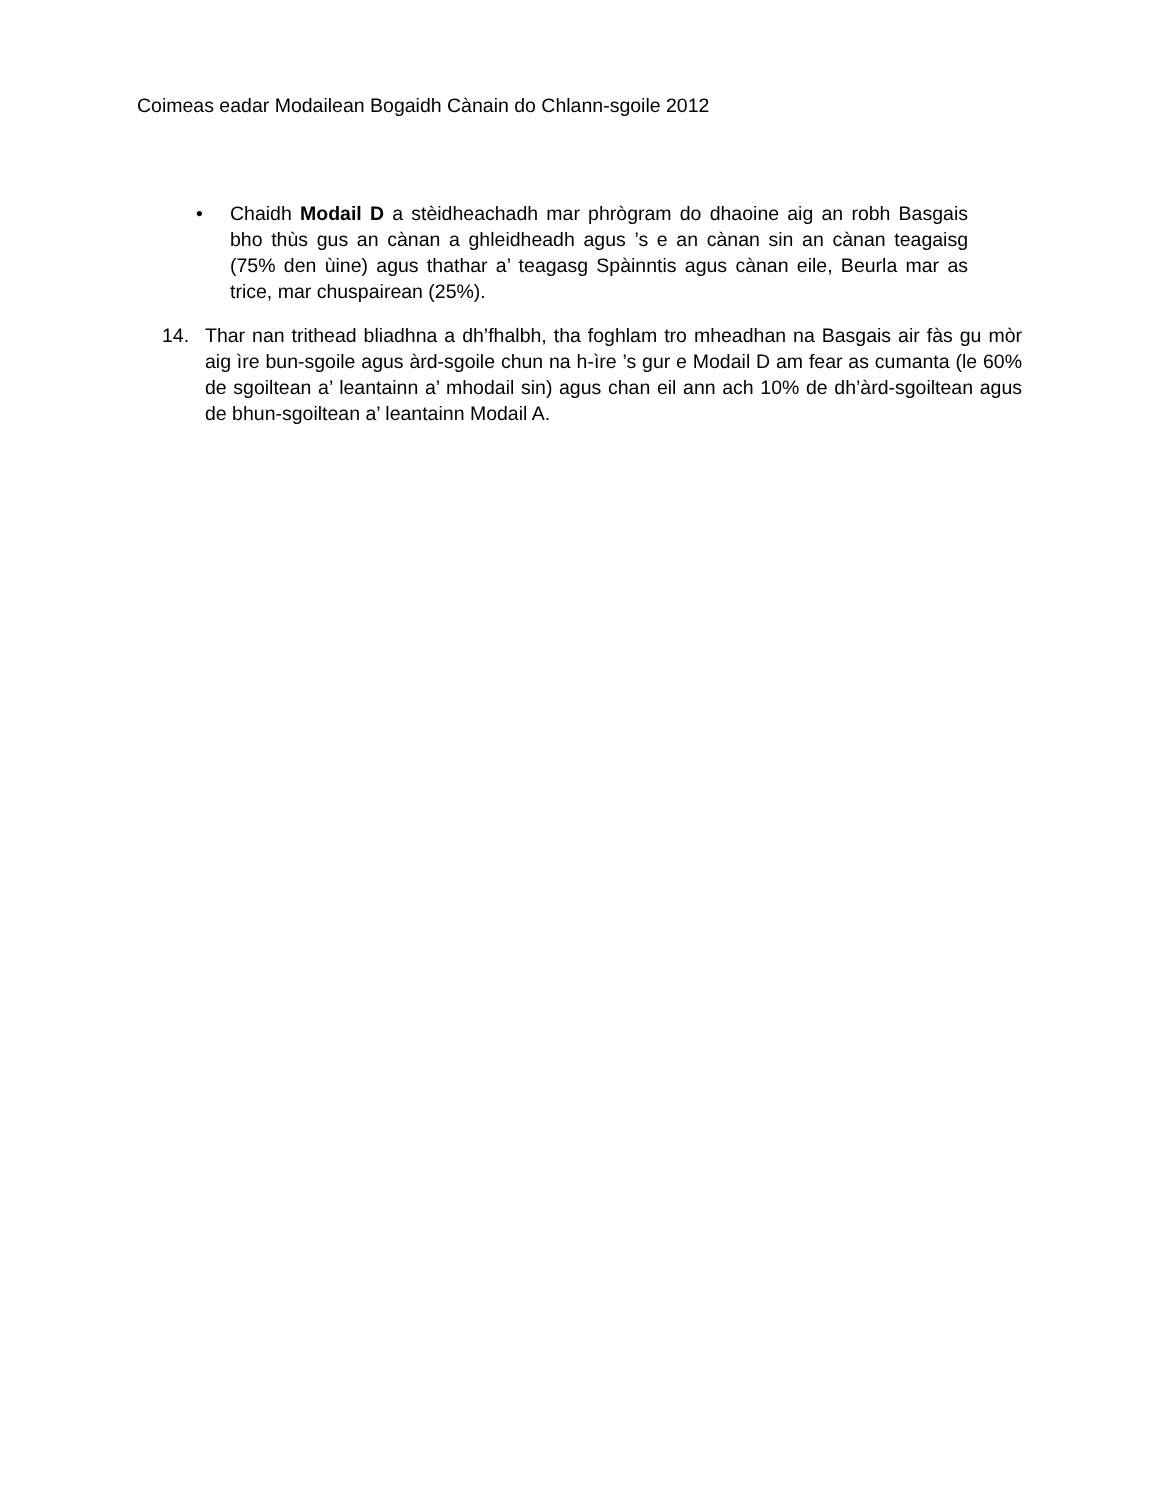Coimeas eadar Modailean Bogaidh Cànain do Chlann-sgoile 2012
• Chaidh Modail D a stèidheachadh mar phrògram do dhaoine aig an robh Basgais bho thùs gus an cànan a ghleidheadh agus ’s e an cànan sin an cànan teagaisg (75% den ùine) agus thathar a’ teagasg Spàinntis agus cànan eile, Beurla mar as trice, mar chuspairean (25%).
14. Thar nan trithead bliadhna a dh’fhalbh, tha foghlam tro mheadhan na Basgais air fàs gu mòr aig ìre bun-sgoile agus àrd-sgoile chun na h-ìre ’s gur e Modail D am fear as cumanta (le 60% de sgoiltean a’ leantainn a’ mhodail sin) agus chan eil ann ach 10% de dh’àrd-sgoiltean agus de bhun-sgoiltean a’ leantainn Modail A.